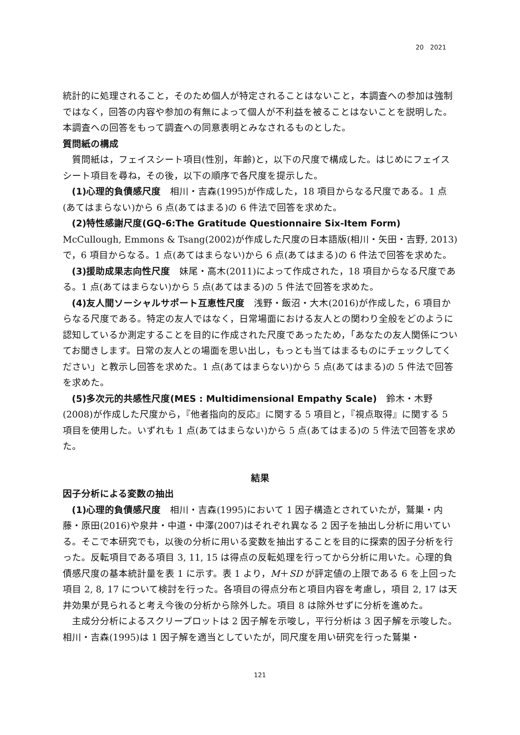20　2021
統計的に処理されること，そのため個人が特定されることはないこと，本調査への参加は強制ではなく，回答の内容や参加の有無によって個人が不利益を被ることはないことを説明した。本調査への回答をもって調査への同意表明とみなされるものとした。
質問紙の構成
質問紙は，フェイスシート項目(性別，年齢)と，以下の尺度で構成した。はじめにフェイスシート項目を尋ね，その後，以下の順序で各尺度を提示した。
(1)心理的負債感尺度　相川・吉森(1995)が作成した，18 項目からなる尺度である。1 点(あてはまらない)から 6 点(あてはまる)の 6 件法で回答を求めた。
(2)特性感謝尺度(GQ-6:The Gratitude Questionnaire Six-Item Form)　McCullough, Emmons & Tsang(2002)が作成した尺度の日本語版(相川・矢田・吉野, 2013)で，6 項目からなる。1 点(あてはまらない)から 6 点(あてはまる)の 6 件法で回答を求めた。
(3)援助成果志向性尺度　妹尾・高木(2011)によって作成された，18 項目からなる尺度である。1 点(あてはまらない)から 5 点(あてはまる)の 5 件法で回答を求めた。
(4)友人間ソーシャルサポート互恵性尺度　浅野・飯沼・大木(2016)が作成した，6 項目からなる尺度である。特定の友人ではなく，日常場面における友人との関わり全般をどのように認知しているか測定することを目的に作成された尺度であったため，「あなたの友人関係についてお聞きします。日常の友人との場面を思い出し，もっとも当てはまるものにチェックしてください」と教示し回答を求めた。1 点(あてはまらない)から 5 点(あてはまる)の 5 件法で回答を求めた。
(5)多次元的共感性尺度(MES : Multidimensional Empathy Scale)　鈴木・木野(2008)が作成した尺度から，『他者指向的反応』に関する 5 項目と，『視点取得』に関する 5 項目を使用した。いずれも 1 点(あてはまらない)から 5 点(あてはまる)の 5 件法で回答を求めた。
結果
因子分析による変数の抽出
(1)心理的負債感尺度　相川・吉森(1995)において 1 因子構造とされていたが，鷲巣・内藤・原田(2016)や泉井・中道・中澤(2007)はそれぞれ異なる 2 因子を抽出し分析に用いている。そこで本研究でも，以後の分析に用いる変数を抽出することを目的に探索的因子分析を行った。反転項目である項目 3, 11, 15 は得点の反転処理を行ってから分析に用いた。心理的負債感尺度の基本統計量を表 1 に示す。表 1 より，M＋SD が評定値の上限である 6 を上回った項目 2, 8, 17 について検討を行った。各項目の得点分布と項目内容を考慮し，項目 2, 17 は天井効果が見られると考え今後の分析から除外した。項目 8 は除外せずに分析を進めた。
主成分分析によるスクリープロットは 2 因子解を示唆し，平行分析は 3 因子解を示唆した。相川・吉森(1995)は 1 因子解を適当としていたが，同尺度を用い研究を行った鷲巣・
121